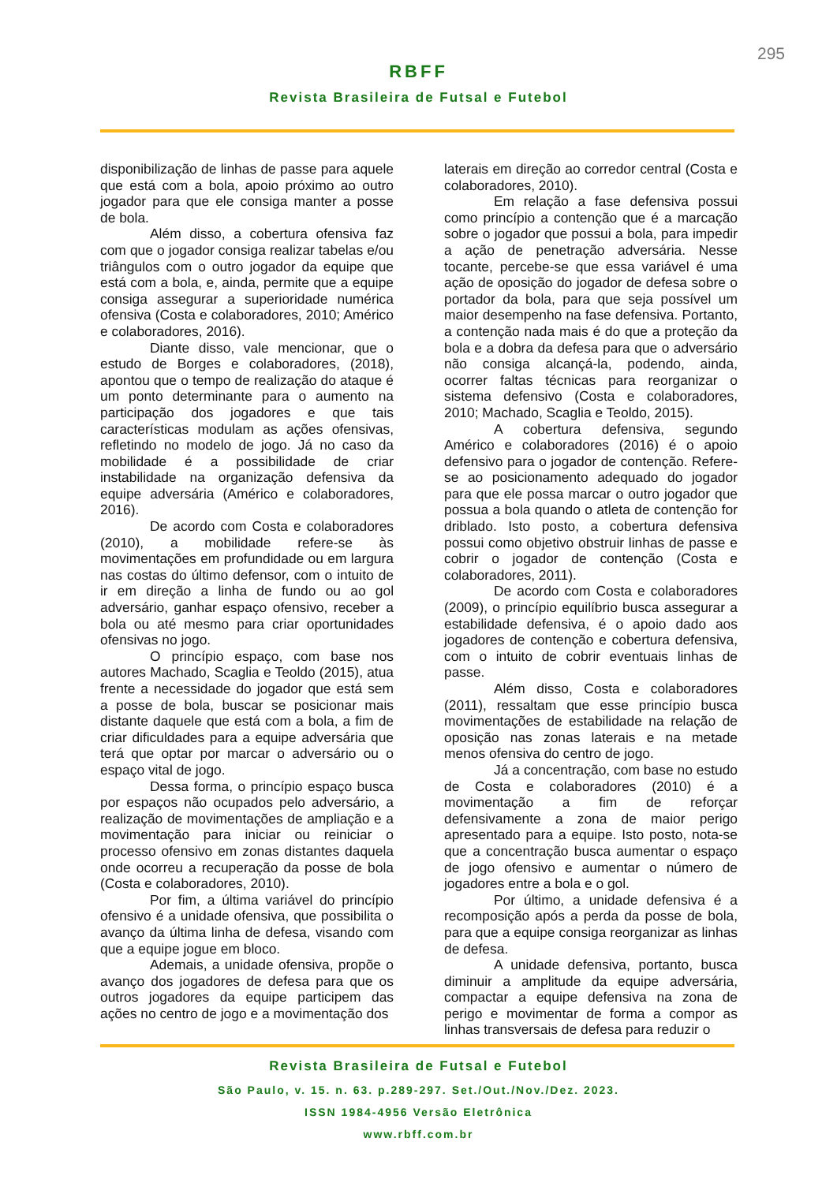295
RBFF
Revista Brasileira de Futsal e Futebol
disponibilização de linhas de passe para aquele que está com a bola, apoio próximo ao outro jogador para que ele consiga manter a posse de bola.
Além disso, a cobertura ofensiva faz com que o jogador consiga realizar tabelas e/ou triângulos com o outro jogador da equipe que está com a bola, e, ainda, permite que a equipe consiga assegurar a superioridade numérica ofensiva (Costa e colaboradores, 2010; Américo e colaboradores, 2016).
Diante disso, vale mencionar, que o estudo de Borges e colaboradores, (2018), apontou que o tempo de realização do ataque é um ponto determinante para o aumento na participação dos jogadores e que tais características modulam as ações ofensivas, refletindo no modelo de jogo. Já no caso da mobilidade é a possibilidade de criar instabilidade na organização defensiva da equipe adversária (Américo e colaboradores, 2016).
De acordo com Costa e colaboradores (2010), a mobilidade refere-se às movimentações em profundidade ou em largura nas costas do último defensor, com o intuito de ir em direção a linha de fundo ou ao gol adversário, ganhar espaço ofensivo, receber a bola ou até mesmo para criar oportunidades ofensivas no jogo.
O princípio espaço, com base nos autores Machado, Scaglia e Teoldo (2015), atua frente a necessidade do jogador que está sem a posse de bola, buscar se posicionar mais distante daquele que está com a bola, a fim de criar dificuldades para a equipe adversária que terá que optar por marcar o adversário ou o espaço vital de jogo.
Dessa forma, o princípio espaço busca por espaços não ocupados pelo adversário, a realização de movimentações de ampliação e a movimentação para iniciar ou reiniciar o processo ofensivo em zonas distantes daquela onde ocorreu a recuperação da posse de bola (Costa e colaboradores, 2010).
Por fim, a última variável do princípio ofensivo é a unidade ofensiva, que possibilita o avanço da última linha de defesa, visando com que a equipe jogue em bloco.
Ademais, a unidade ofensiva, propõe o avanço dos jogadores de defesa para que os outros jogadores da equipe participem das ações no centro de jogo e a movimentação dos
laterais em direção ao corredor central (Costa e colaboradores, 2010).
Em relação a fase defensiva possui como princípio a contenção que é a marcação sobre o jogador que possui a bola, para impedir a ação de penetração adversária. Nesse tocante, percebe-se que essa variável é uma ação de oposição do jogador de defesa sobre o portador da bola, para que seja possível um maior desempenho na fase defensiva. Portanto, a contenção nada mais é do que a proteção da bola e a dobra da defesa para que o adversário não consiga alcançá-la, podendo, ainda, ocorrer faltas técnicas para reorganizar o sistema defensivo (Costa e colaboradores, 2010; Machado, Scaglia e Teoldo, 2015).
A cobertura defensiva, segundo Américo e colaboradores (2016) é o apoio defensivo para o jogador de contenção. Refere-se ao posicionamento adequado do jogador para que ele possa marcar o outro jogador que possua a bola quando o atleta de contenção for driblado. Isto posto, a cobertura defensiva possui como objetivo obstruir linhas de passe e cobrir o jogador de contenção (Costa e colaboradores, 2011).
De acordo com Costa e colaboradores (2009), o princípio equilíbrio busca assegurar a estabilidade defensiva, é o apoio dado aos jogadores de contenção e cobertura defensiva, com o intuito de cobrir eventuais linhas de passe.
Além disso, Costa e colaboradores (2011), ressaltam que esse princípio busca movimentações de estabilidade na relação de oposição nas zonas laterais e na metade menos ofensiva do centro de jogo.
Já a concentração, com base no estudo de Costa e colaboradores (2010) é a movimentação a fim de reforçar defensivamente a zona de maior perigo apresentado para a equipe. Isto posto, nota-se que a concentração busca aumentar o espaço de jogo ofensivo e aumentar o número de jogadores entre a bola e o gol.
Por último, a unidade defensiva é a recomposição após a perda da posse de bola, para que a equipe consiga reorganizar as linhas de defesa.
A unidade defensiva, portanto, busca diminuir a amplitude da equipe adversária, compactar a equipe defensiva na zona de perigo e movimentar de forma a compor as linhas transversais de defesa para reduzir o
Revista Brasileira de Futsal e Futebol
São Paulo, v. 15. n. 63. p.289-297. Set./Out./Nov./Dez. 2023.
ISSN 1984-4956 Versão Eletrônica
www.rbff.com.br